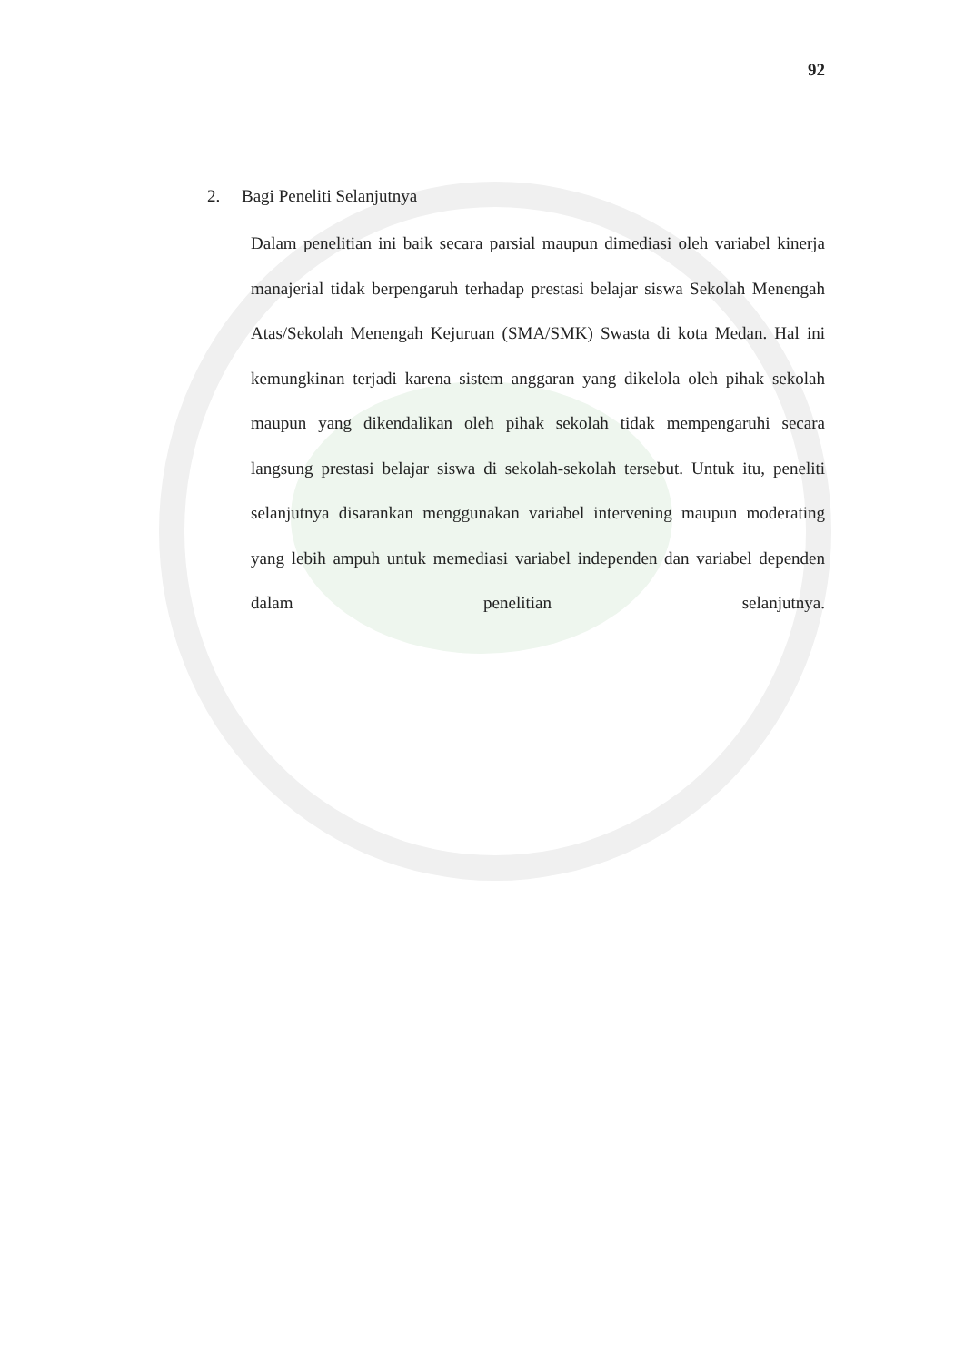92
2. Bagi Peneliti Selanjutnya
Dalam penelitian ini baik secara parsial maupun dimediasi oleh variabel kinerja manajerial tidak berpengaruh terhadap prestasi belajar siswa Sekolah Menengah Atas/Sekolah Menengah Kejuruan (SMA/SMK) Swasta di kota Medan. Hal ini kemungkinan terjadi karena sistem anggaran yang dikelola oleh pihak sekolah maupun yang dikendalikan oleh pihak sekolah tidak mempengaruhi secara langsung prestasi belajar siswa di sekolah-sekolah tersebut. Untuk itu, peneliti selanjutnya disarankan menggunakan variabel intervening maupun moderating yang lebih ampuh untuk memediasi variabel independen dan variabel dependen dalam penelitian selanjutnya.